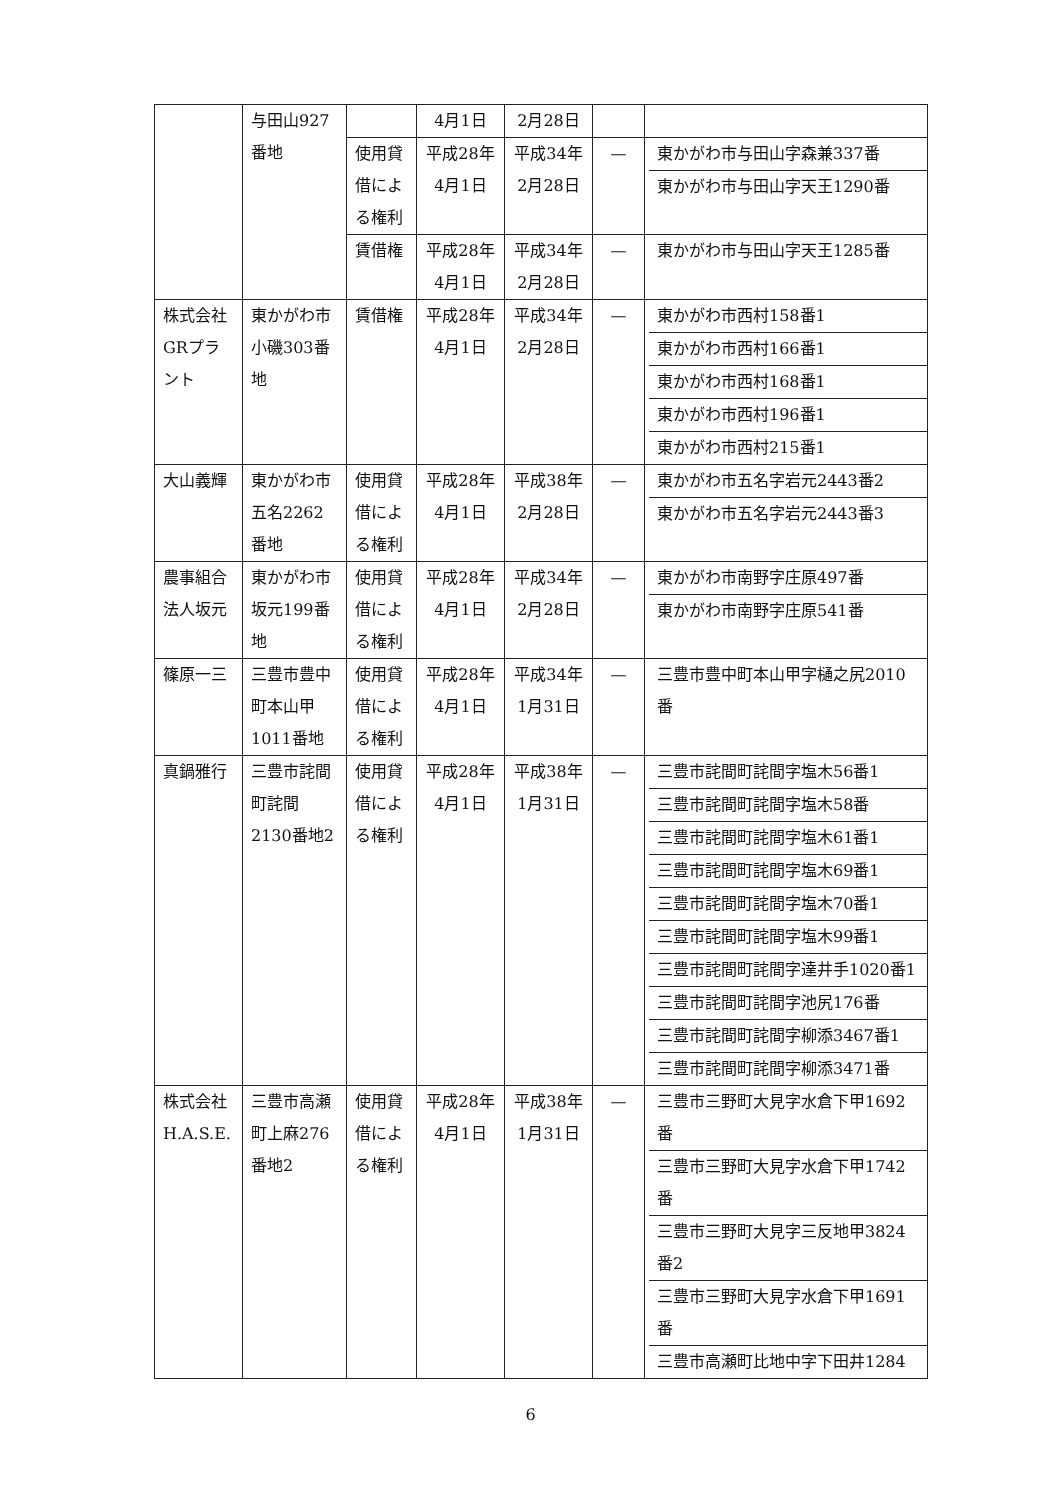| | 与田山927番地 | | 4月1日 | 2月28日 | | |
| | | 使用貸借による権利 | 平成28年 4月1日 | 平成34年 2月28日 | — | 東かがわ市与田山字森兼337番 東かがわ市与田山字天王1290番 |
| | | 賃借権 | 平成28年 4月1日 | 平成34年 2月28日 | — | 東かがわ市与田山字天王1285番 |
| 株式会社GRプラント | 東かがわ市小磯303番地 | 賃借権 | 平成28年 4月1日 | 平成34年 2月28日 | — | 東かがわ市西村158番1 東かがわ市西村166番1 東かがわ市西村168番1 東かがわ市西村196番1 東かがわ市西村215番1 |
| 大山義輝 | 東かがわ市五名2262番地 | 使用貸借による権利 | 平成28年 4月1日 | 平成38年 2月28日 | — | 東かがわ市五名字岩元2443番2 東かがわ市五名字岩元2443番3 |
| 農事組合法人坂元 | 東かがわ市坂元199番地 | 使用貸借による権利 | 平成28年 4月1日 | 平成34年 2月28日 | — | 東かがわ市南野字庄原497番 東かがわ市南野字庄原541番 |
| 篠原一三 | 三豊市豊中町本山甲1011番地 | 使用貸借による権利 | 平成28年 4月1日 | 平成34年 1月31日 | — | 三豊市豊中町本山甲字樋之尻2010番 |
| 真鍋雅行 | 三豊市詫間町詫間2130番地2 | 使用貸借による権利 | 平成28年 4月1日 | 平成38年 1月31日 | — | 三豊市詫間町詫間字塩木56番1 三豊市詫間町詫間字塩木58番 三豊市詫間町詫間字塩木61番1 三豊市詫間町詫間字塩木69番1 三豊市詫間町詫間字塩木70番1 三豊市詫間町詫間字塩木99番1 三豊市詫間町詫間字達井手1020番1 三豊市詫間町詫間字池尻176番 三豊市詫間町詫間字柳添3467番1 三豊市詫間町詫間字柳添3471番 |
| 株式会社H.A.S.E. | 三豊市高瀬町上麻276番地2 | 使用貸借による権利 | 平成28年 4月1日 | 平成38年 1月31日 | — | 三豊市三野町大見字水倉下甲1692番 三豊市三野町大見字水倉下甲1742番 三豊市三野町大見字三反地甲3824番2 三豊市三野町大見字水倉下甲1691番 三豊市高瀬町比地中字下田井1284 |
6